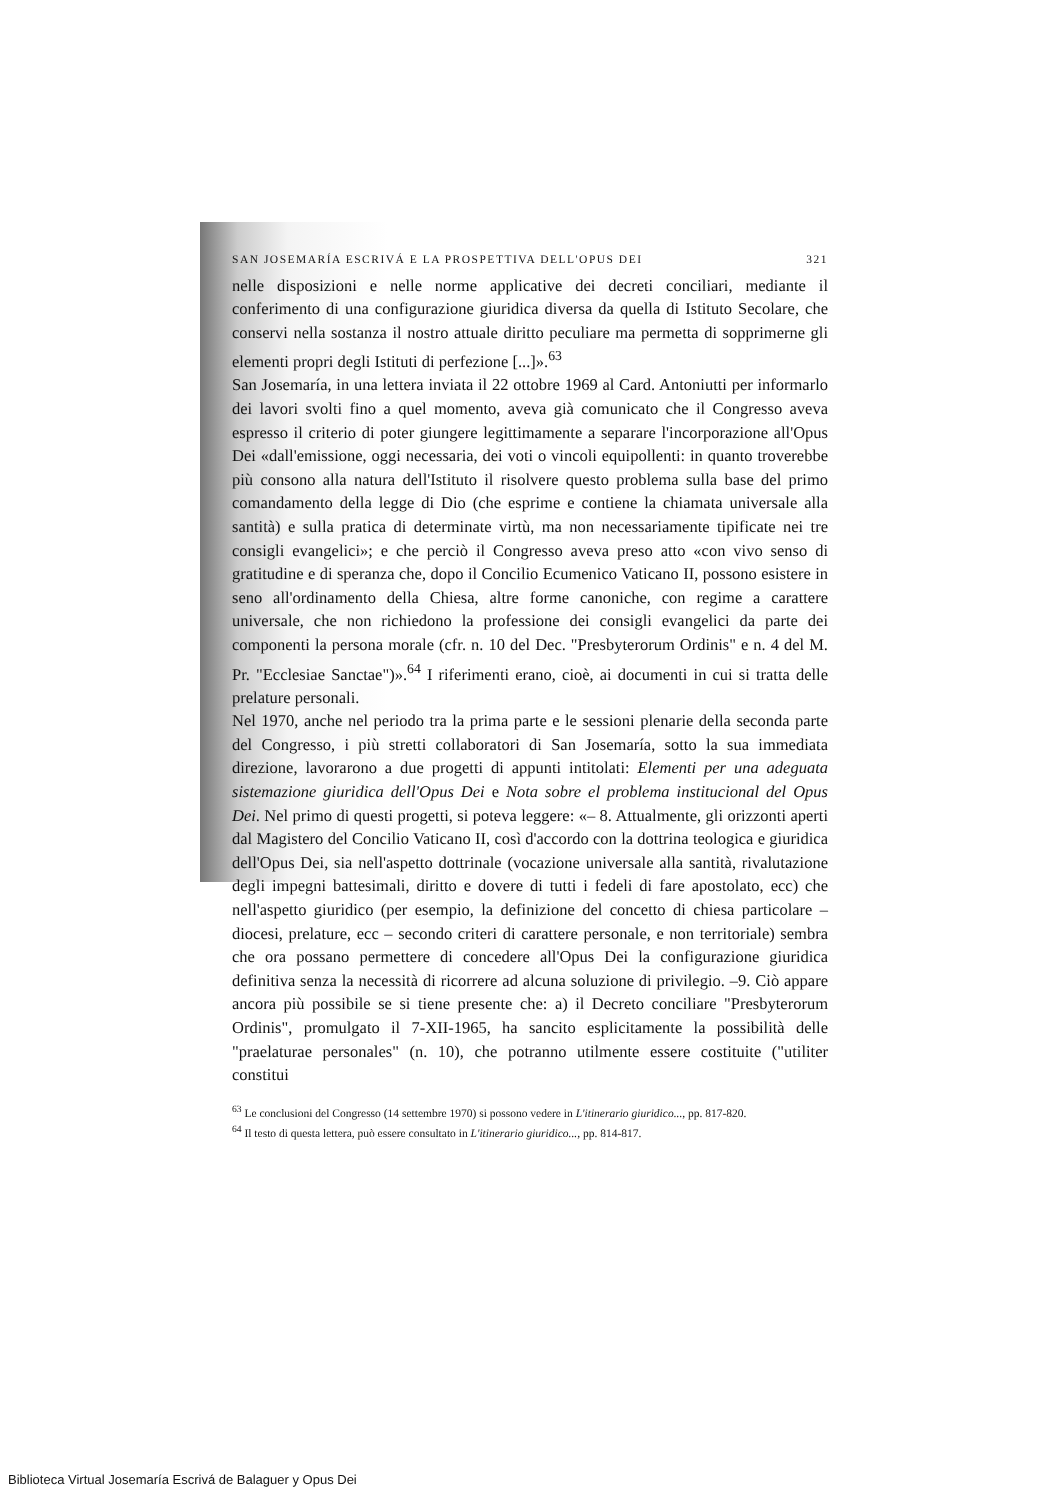SAN JOSEMARÍA ESCRIVÁ E LA PROSPETTIVA DELL'OPUS DEI 321
nelle disposizioni e nelle norme applicative dei decreti conciliari, mediante il conferimento di una configurazione giuridica diversa da quella di Istituto Secolare, che conservi nella sostanza il nostro attuale diritto peculiare ma permetta di sopprimerne gli elementi propri degli Istituti di perfezione [...]».<sup>63</sup>
San Josemaría, in una lettera inviata il 22 ottobre 1969 al Card. Antoniutti per informarlo dei lavori svolti fino a quel momento, aveva già comunicato che il Congresso aveva espresso il criterio di poter giungere legittimamente a separare l'incorporazione all'Opus Dei «dall'emissione, oggi necessaria, dei voti o vincoli equipollenti: in quanto troverebbe più consono alla natura dell'Istituto il risolvere questo problema sulla base del primo comandamento della legge di Dio (che esprime e contiene la chiamata universale alla santità) e sulla pratica di determinate virtù, ma non necessariamente tipificate nei tre consigli evangelici»; e che perciò il Congresso aveva preso atto «con vivo senso di gratitudine e di speranza che, dopo il Concilio Ecumenico Vaticano II, possono esistere in seno all'ordinamento della Chiesa, altre forme canoniche, con regime a carattere universale, che non richiedono la professione dei consigli evangelici da parte dei componenti la persona morale (cfr. n. 10 del Dec. "Presbyterorum Ordinis" e n. 4 del M. Pr. "Ecclesiae Sanctae")».<sup>64</sup> I riferimenti erano, cioè, ai documenti in cui si tratta delle prelature personali.
Nel 1970, anche nel periodo tra la prima parte e le sessioni plenarie della seconda parte del Congresso, i più stretti collaboratori di San Josemaría, sotto la sua immediata direzione, lavorarono a due progetti di appunti intitolati: Elementi per una adeguata sistemazione giuridica dell'Opus Dei e Nota sobre el problema institucional del Opus Dei. Nel primo di questi progetti, si poteva leggere: «– 8. Attualmente, gli orizzonti aperti dal Magistero del Concilio Vaticano II, così d'accordo con la dottrina teologica e giuridica dell'Opus Dei, sia nell'aspetto dottrinale (vocazione universale alla santità, rivalutazione degli impegni battesimali, diritto e dovere di tutti i fedeli di fare apostolato, ecc) che nell'aspetto giuridico (per esempio, la definizione del concetto di chiesa particolare –diocesi, prelature, ecc – secondo criteri di carattere personale, e non territoriale) sembra che ora possano permettere di concedere all'Opus Dei la configurazione giuridica definitiva senza la necessità di ricorrere ad alcuna soluzione di privilegio. –9. Ciò appare ancora più possibile se si tiene presente che: a) il Decreto conciliare "Presbyterorum Ordinis", promulgato il 7-XII-1965, ha sancito esplicitamente la possibilità delle "praelaturae personales" (n. 10), che potranno utilmente essere costituite ("utiliter constitui
<sup>63</sup> Le conclusioni del Congresso (14 settembre 1970) si possono vedere in L'itinerario giuridico..., pp. 817-820.
<sup>64</sup> Il testo di questa lettera, può essere consultato in L'itinerario giuridico..., pp. 814-817.
Biblioteca Virtual Josemaría Escrivá de Balaguer y Opus Dei